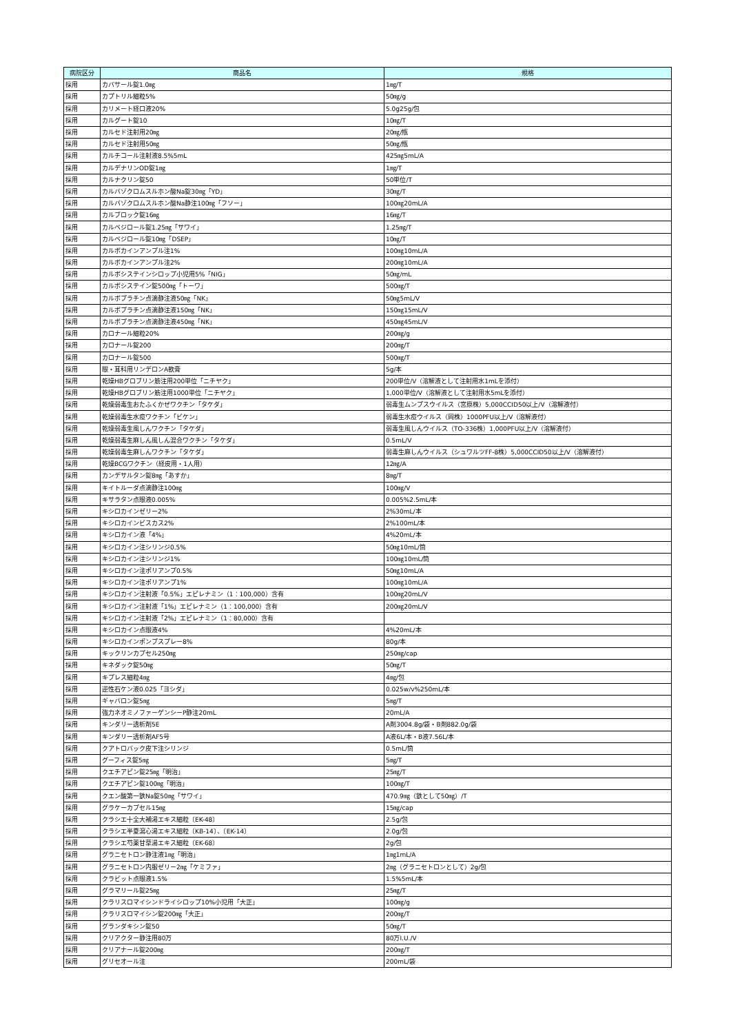| 病院区分 | 商品名 | 規格 |
| --- | --- | --- |
| 採用 | カバサール錠1.0㎎ | 1㎎/T |
| 採用 | カプトリル細粒5% | 50㎎/g |
| 採用 | カリメート経口液20% | 5.0g25g/包 |
| 採用 | カルグート錠10 | 10㎎/T |
| 採用 | カルセド注射用20㎎ | 20㎎/瓶 |
| 採用 | カルセド注射用50㎎ | 50㎎/瓶 |
| 採用 | カルチコール注射液8.5%5mL | 425㎎5mL/A |
| 採用 | カルデナリンOD錠1㎎ | 1㎎/T |
| 採用 | カルナクリン錠50 | 50単位/T |
| 採用 | カルバゾクロムスルホン酸Na錠30㎎「YD」 | 30㎎/T |
| 採用 | カルバゾクロムスルホン酸Na静注100㎎「フソー」 | 100㎎20mL/A |
| 採用 | カルブロック錠16㎎ | 16㎎/T |
| 採用 | カルベジロール錠1.25㎎「サワイ」 | 1.25㎎/T |
| 採用 | カルベジロール錠10㎎「DSEP」 | 10㎎/T |
| 採用 | カルボカインアンプル注1% | 100㎎10mL/A |
| 採用 | カルボカインアンプル注2% | 200㎎10mL/A |
| 採用 | カルボシステインシロップ小児用5%「NIG」 | 50㎎/mL |
| 採用 | カルボシステイン錠500㎎「トーワ」 | 500㎎/T |
| 採用 | カルボプラチン点滴静注液50㎎「NK」 | 50㎎5mL/V |
| 採用 | カルボプラチン点滴静注液150㎎「NK」 | 150㎎15mL/V |
| 採用 | カルボプラチン点滴静注液450㎎「NK」 | 450㎎45mL/V |
| 採用 | カロナール細粒20% | 200㎎/g |
| 採用 | カロナール錠200 | 200㎎/T |
| 採用 | カロナール錠500 | 500㎎/T |
| 採用 | 眼・耳科用リンデロンA軟膏 | 5g/本 |
| 採用 | 乾燥HBグロブリン筋注用200単位「ニチヤク」 | 200単位/V（溶解液として注射用水1mLを添付） |
| 採用 | 乾燥HBグロブリン筋注用1000単位「ニチヤク」 | 1,000単位/V（溶解液として注射用水5mLを添付） |
| 採用 | 乾燥弱毒生おたふくかぜワクチン「タケダ」 | 弱毒生ムンプスウイルス（宮原株）5,000CCID50以上/V（溶解液付） |
| 採用 | 乾燥弱毒生水痘ワクチン「ビケン」 | 弱毒生水痘ウイルス（岡株）1000PFU以上/V（溶解液付） |
| 採用 | 乾燥弱毒生風しんワクチン「タケダ」 | 弱毒生風しんウイルス（TO-336株）1,000PFU以上/V（溶解液付） |
| 採用 | 乾燥弱毒生麻しん風しん混合ワクチン「タケダ」 | 0.5mL/V |
| 採用 | 乾燥弱毒生麻しんワクチン「タケダ」 | 弱毒生麻しんウイルス（シュワルツFF-8株）5,000CCID50以上/V（溶解液付） |
| 採用 | 乾燥BCGワクチン（経皮用・1人用） | 12㎎/A |
| 採用 | カンデサルタン錠8㎎「あすか」 | 8㎎/T |
| 採用 | キイトルーダ点滴静注100㎎ | 100㎎/V |
| 採用 | キサラタン点眼液0.005% | 0.005%2.5mL/本 |
| 採用 | キシロカインゼリー2% | 2%30mL/本 |
| 採用 | キシロカインビスカス2% | 2%100mL/本 |
| 採用 | キシロカイン液「4%」 | 4%20mL/本 |
| 採用 | キシロカイン注シリンジ0.5% | 50㎎10mL/筒 |
| 採用 | キシロカイン注シリンジ1% | 100㎎10mL/筒 |
| 採用 | キシロカイン注ポリアンプ0.5% | 50㎎10mL/A |
| 採用 | キシロカイン注ポリアンプ1% | 100㎎10mL/A |
| 採用 | キシロカイン注射液「0.5%」エピレナミン（1：100,000）含有 | 100㎎20mL/V |
| 採用 | キシロカイン注射液「1%」エピレナミン（1：100,000）含有 | 200㎎20mL/V |
| 採用 | キシロカイン注射液「2%」エピレナミン（1：80,000）含有 | |
| 採用 | キシロカイン点眼液4% | 4%20mL/本 |
| 採用 | キシロカインポンプスプレー8% | 80g/本 |
| 採用 | キックリンカプセル250㎎ | 250㎎/cap |
| 採用 | キネダック錠50㎎ | 50㎎/T |
| 採用 | キプレス細粒4㎎ | 4㎎/包 |
| 採用 | 逆性石ケン液0.025「ヨシダ」 | 0.025w/v%250mL/本 |
| 採用 | ギャバロン錠5㎎ | 5㎎/T |
| 採用 | 強力ネオミノファーゲンシーP静注20mL | 20mL/A |
| 採用 | キンダリー透析剤5E | A剤3004.8g/袋・B剤882.0g/袋 |
| 採用 | キンダリー透析剤AF5号 | A液6L/本・B液7.56L/本 |
| 採用 | クアトロバック皮下注シリンジ | 0.5mL/筒 |
| 採用 | グーフィス錠5㎎ | 5㎎/T |
| 採用 | クエチアピン錠25㎎「明治」 | 25㎎/T |
| 採用 | クエチアピン錠100㎎「明治」 | 100㎎/T |
| 採用 | クエン酸第一鉄Na錠50㎎「サワイ」 | 470.9㎎（鉄として50㎎）/T |
| 採用 | グラケーカプセル15㎎ | 15㎎/cap |
| 採用 | クラシエ十全大補湯エキス細粒〔EK-48〕 | 2.5g/包 |
| 採用 | クラシエ半夏瀉心湯エキス細粒〔KB-14〕、〔EK-14〕 | 2.0g/包 |
| 採用 | クラシエ芍薬甘草湯エキス細粒〔EK-68〕 | 2g/包 |
| 採用 | グラニセトロン静注液1㎎「明治」 | 1㎎1mL/A |
| 採用 | グラニセトロン内服ゼリー2㎎「ケミファ」 | 2㎎（グラニセトロンとして）2g/包 |
| 採用 | クラビット点眼液1.5% | 1.5%5mL/本 |
| 採用 | グラマリール錠25㎎ | 25㎎/T |
| 採用 | クラリスロマイシンドライシロップ10%小児用「大正」 | 100㎎/g |
| 採用 | クラリスロマイシン錠200㎎「大正」 | 200㎎/T |
| 採用 | グランダキシン錠50 | 50㎎/T |
| 採用 | クリアクター静注用80万 | 80万I.U./V |
| 採用 | クリアナール錠200㎎ | 200㎎/T |
| 採用 | グリセオール注 | 200mL/袋 |